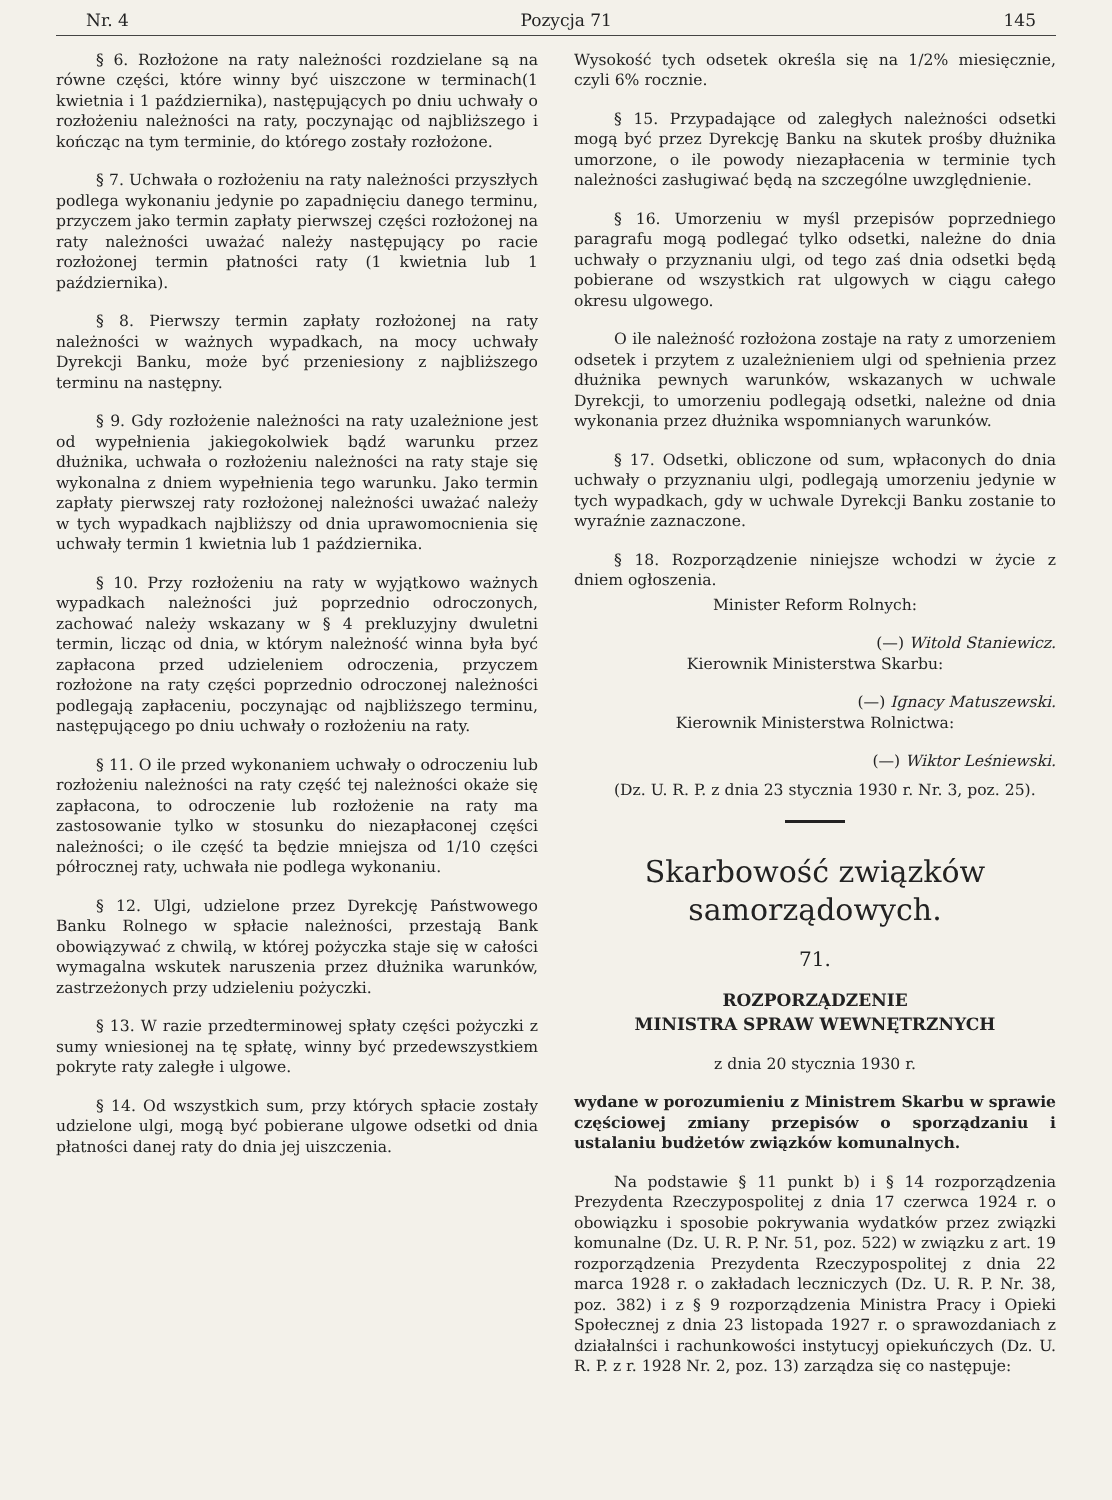Nr. 4 Pozycja 71 145
§ 6. Rozłożone na raty należności rozdzielane są na równe części, które winny być uiszczone w terminach(1 kwietnia i 1 października), następujących po dniu uchwały o rozłożeniu należności na raty, poczynając od najbliższego i kończąc na tym terminie, do którego zostały rozłożone.
§ 7. Uchwała o rozłożeniu na raty należności przyszłych podlega wykonaniu jedynie po zapadnięciu danego terminu, przyczem jako termin zapłaty pierwszej części rozłożonej na raty należności uważać należy następujący po racie rozłożonej termin płatności raty (1 kwietnia lub 1 października).
§ 8. Pierwszy termin zapłaty rozłożonej na raty należności w ważnych wypadkach, na mocy uchwały Dyrekcji Banku, może być przeniesiony z najbliższego terminu na następny.
§ 9. Gdy rozłożenie należności na raty uzależnione jest od wypełnienia jakiegokolwiek bądź warunku przez dłużnika, uchwała o rozłożeniu należności na raty staje się wykonalna z dniem wypełnienia tego warunku. Jako termin zapłaty pierwszej raty rozłożonej należności uważać należy w tych wypadkach najbliższy od dnia uprawomocnienia się uchwały termin 1 kwietnia lub 1 października.
§ 10. Przy rozłożeniu na raty w wyjątkowo ważnych wypadkach należności już poprzednio odroczonych, zachować należy wskazany w § 4 prekluzyjny dwuletni termin, licząc od dnia, w którym należność winna była być zapłacona przed udzieleniem odroczenia, przyczem rozłożone na raty części poprzednio odroczonej należności podlegają zapłaceniu, poczynając od najbliższego terminu, następującego po dniu uchwały o rozłożeniu na raty.
§ 11. O ile przed wykonaniem uchwały o odroczeniu lub rozłożeniu należności na raty część tej należności okaże się zapłacona, to odroczenie lub rozłożenie na raty ma zastosowanie tylko w stosunku do niezapłaconej części należności; o ile część ta będzie mniejsza od 1/10 części półrocznej raty, uchwała nie podlega wykonaniu.
§ 12. Ulgi, udzielone przez Dyrekcję Państwowego Banku Rolnego w spłacie należności, przestają Bank obowiązywać z chwilą, w której pożyczka staje się w całości wymagalna wskutek naruszenia przez dłużnika warunków, zastrzeżonych przy udzieleniu pożyczki.
§ 13. W razie przedterminowej spłaty części pożyczki z sumy wniesionej na tę spłatę, winny być przedewszystkiem pokryte raty zaległe i ulgowe.
§ 14. Od wszystkich sum, przy których spłacie zostały udzielone ulgi, mogą być pobierane ulgowe odsetki od dnia płatności danej raty do dnia jej uiszczenia.
Wysokość tych odsetek określa się na 1/2% miesięcznie, czyli 6% rocznie.
§ 15. Przypadające od zaległych należności odsetki mogą być przez Dyrekcję Banku na skutek prośby dłużnika umorzone, o ile powody niezapłacenia w terminie tych należności zasługiwać będą na szczególne uwzględnienie.
§ 16. Umorzeniu w myśl przepisów poprzedniego paragrafu mogą podlegać tylko odsetki, należne do dnia uchwały o przyznaniu ulgi, od tego zaś dnia odsetki będą pobierane od wszystkich rat ulgowych w ciągu całego okresu ulgowego.
O ile należność rozłożona zostaje na raty z umorzeniem odsetek i przytem z uzależnieniem ulgi od spełnienia przez dłużnika pewnych warunków, wskazanych w uchwale Dyrekcji, to umorzeniu podlegają odsetki, należne od dnia wykonania przez dłużnika wspomnianych warunków.
§ 17. Odsetki, obliczone od sum, wpłaconych do dnia uchwały o przyznaniu ulgi, podlegają umorzeniu jedynie w tych wypadkach, gdy w uchwale Dyrekcji Banku zostanie to wyraźnie zaznaczone.
§ 18. Rozporządzenie niniejsze wchodzi w życie z dniem ogłoszenia.
Minister Reform Rolnych:
(—) Witold Staniewicz.
Kierownik Ministerstwa Skarbu:
(—) Ignacy Matuszewski.
Kierownik Ministerstwa Rolnictwa:
(—) Wiktor Leśniewski.
(Dz. U. R. P. z dnia 23 stycznia 1930 r. Nr. 3, poz. 25).
Skarbowość związków samorządowych.
71.
ROZPORZĄDZENIE
MINISTRA SPRAW WEWNĘTRZNYCH
z dnia 20 stycznia 1930 r.
wydane w porozumieniu z Ministrem Skarbu w sprawie częściowej zmiany przepisów o sporządzaniu i ustalaniu budżetów związków komunalnych.
Na podstawie § 11 punkt b) i § 14 rozporządzenia Prezydenta Rzeczypospolitej z dnia 17 czerwca 1924 r. o obowiązku i sposobie pokrywania wydatków przez związki komunalne (Dz. U. R. P. Nr. 51, poz. 522) w związku z art. 19 rozporządzenia Prezydenta Rzeczypospolitej z dnia 22 marca 1928 r. o zakładach leczniczych (Dz. U. R. P. Nr. 38, poz. 382) i z § 9 rozporządzenia Ministra Pracy i Opieki Społecznej z dnia 23 listopada 1927 r. o sprawozdaniach z działalnści i rachunkowości instytucyj opiekuńczych (Dz. U. R. P. z r. 1928 Nr. 2, poz. 13) zarządza się co następuje: